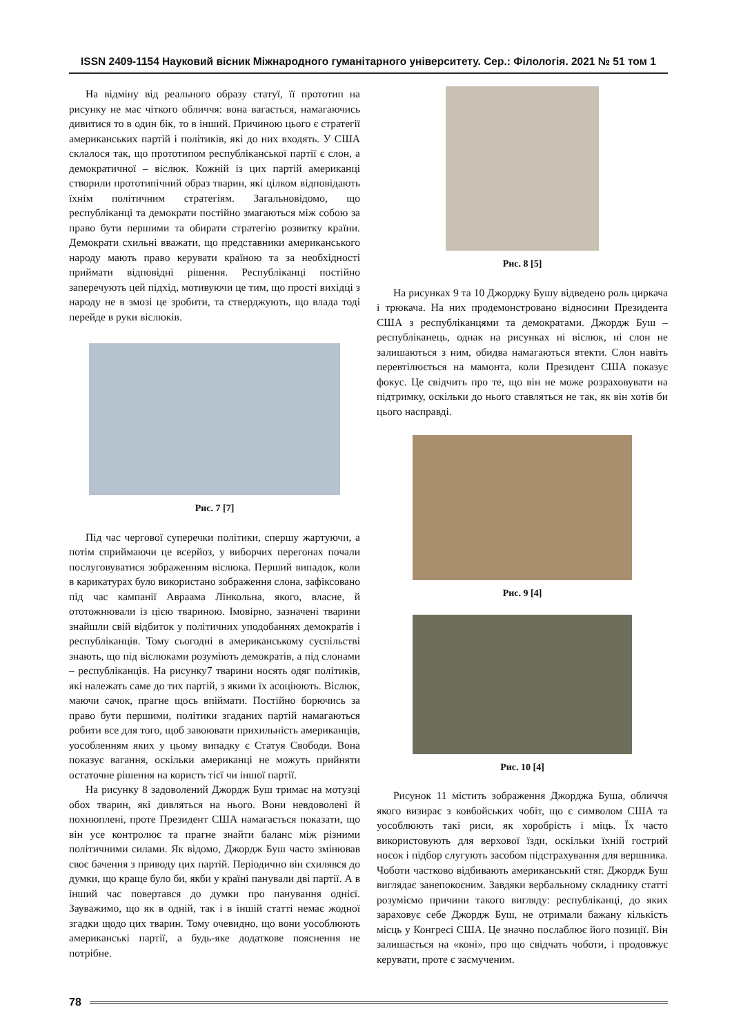ISSN 2409-1154 Науковий вісник Міжнародного гуманітарного університету. Сер.: Філологія. 2021 № 51 том 1
На відміну від реального образу статуї, її прототип на рисунку не має чіткого обличчя: вона вагається, намагаючись дивитися то в один бік, то в інший. Причиною цього є стратегії американських партій і політиків, які до них входять. У США склалося так, що прототипом республіканської партії є слон, а демократичної – віслюк. Кожній із цих партій американці створили прототипічний образ тварин, які цілком відповідають їхнім політичним стратегіям. Загальновідомо, що республіканці та демократи постійно змагаються між собою за право бути першими та обирати стратегію розвитку країни. Демократи схильні вважати, що представники американського народу мають право керувати країною та за необхідності приймати відповідні рішення. Республіканці постійно заперечують цей підхід, мотивуючи це тим, що прості вихідці з народу не в змозі це зробити, та стверджують, що влада тоді перейде в руки віслюків.
Рис. 7 [7]
Під час чергової суперечки політики, спершу жартуючи, а потім сприймаючи це всерйоз, у виборчих перегонах почали послуговуватися зображенням віслюка. Перший випадок, коли в карикатурах було використано зображення слона, зафіксовано під час кампанії Авраама Лінкольна, якого, власне, й ототожнювали із цією твариною. Імовірно, зазначені тварини знайшли свій відбиток у політичних уподобаннях демократів і республіканців. Тому сьогодні в американському суспільстві знають, що під віслюками розуміють демократів, а під слонами – республіканців. На рисунку7 тварини носять одяг політиків, які належать саме до тих партій, з якими їх асоціюють. Віслюк, маючи сачок, прагне щось впіймати. Постійно борючись за право бути першими, політики згаданих партій намагаються робити все для того, щоб завоювати прихильність американців, уособленням яких у цьому випадку є Статуя Свободи. Вона показує вагання, оскільки американці не можуть прийняти остаточне рішення на користь тієї чи іншої партії.
На рисунку 8 задоволений Джордж Буш тримає на мотузці обох тварин, які дивляться на нього. Вони невдоволені й похнюплені, проте Президент США намагається показати, що він усе контролює та прагне знайти баланс між різними політичними силами. Як відомо, Джордж Буш часто змінював своє бачення з приводу цих партій. Періодично він схилявся до думки, що краще було би, якби у країні панували дві партії. А в інший час повертався до думки про панування однієї. Зауважимо, що як в одній, так і в іншій статті немає жодної згадки щодо цих тварин. Тому очевидно, що вони уособлюють американські партії, а будь-яке додаткове пояснення не потрібне.
Рис. 8 [5]
На рисунках 9 та 10 Джорджу Бушу відведено роль циркача і трюкача. На них продемонстровано відносини Президента США з республіканцями та демократами. Джордж Буш – республіканець, однак на рисунках ні віслюк, ні слон не залишаються з ним, обидва намагаються втекти. Слон навіть перевтілюється на мамонта, коли Президент США показує фокус. Це свідчить про те, що він не може розраховувати на підтримку, оскільки до нього ставляться не так, як він хотів би цього насправді.
Рис. 9 [4]
Рис. 10 [4]
Рисунок 11 містить зображення Джорджа Буша, обличчя якого визирає з ковбойських чобіт, що є символом США та уособлюють такі риси, як хоробрість і міць. Їх часто використовують для верхової їзди, оскільки їхній гострий носок і підбор слугують засобом підстрахування для вершника. Чоботи частково відбивають американський стяг. Джордж Буш виглядає занепокоєним. Завдяки вербальному складнику статті розуміємо причини такого вигляду: республіканці, до яких зараховує себе Джордж Буш, не отримали бажану кількість місць у Конгресі США. Це значно послаблює його позиції. Він залишається на «коні», про що свідчать чоботи, і продовжує керувати, проте є засмученим.
78